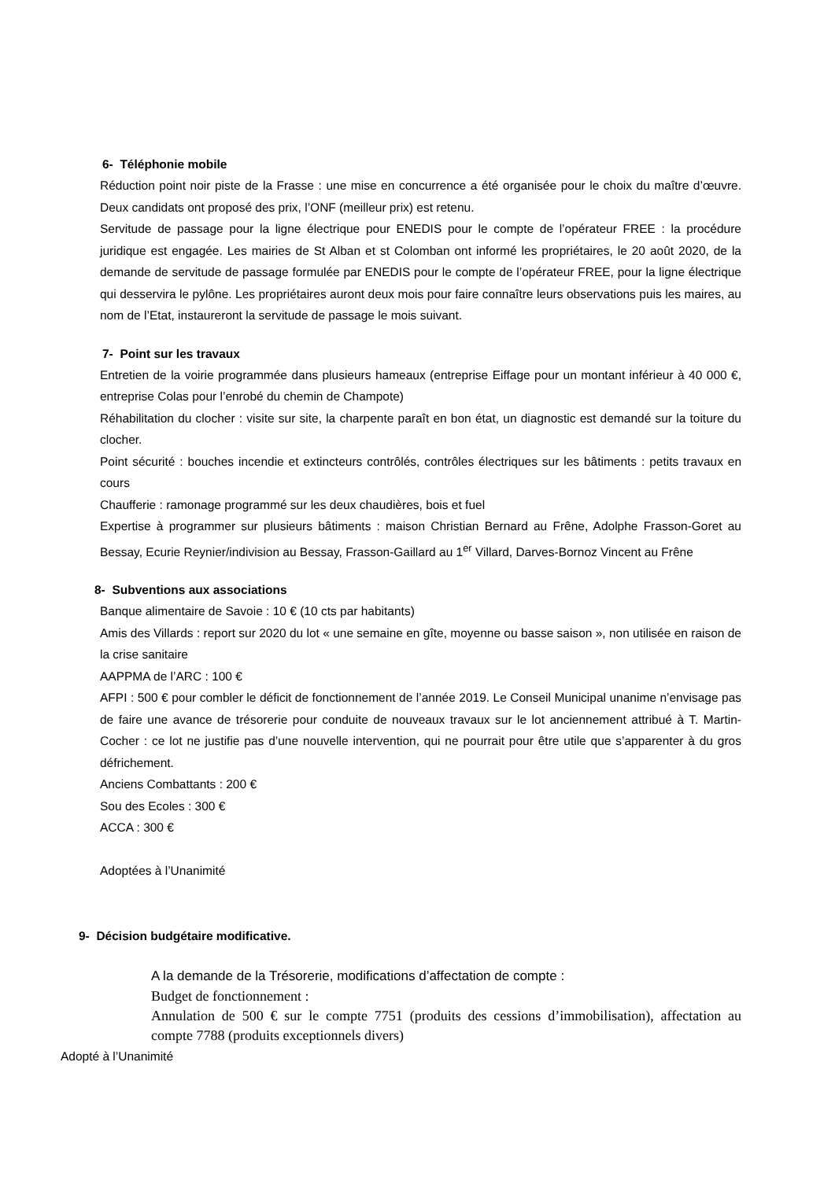6- Téléphonie mobile
Réduction point noir piste de la Frasse : une mise en concurrence a été organisée pour le choix du maître d’œuvre. Deux candidats ont proposé des prix, l’ONF (meilleur prix) est retenu.
Servitude de passage pour la ligne électrique pour ENEDIS pour le compte de l’opérateur FREE : la procédure juridique est engagée. Les mairies de St Alban et st Colomban ont informé les propriétaires, le 20 août 2020, de la demande de servitude de passage formulée par ENEDIS pour le compte de l’opérateur FREE, pour la ligne électrique qui desservira le pylône. Les propriétaires auront deux mois pour faire connaître leurs observations puis les maires, au nom de l’Etat, instaureront la servitude de passage le mois suivant.
7- Point sur les travaux
Entretien de la voirie programmée dans plusieurs hameaux (entreprise Eiffage pour un montant inférieur à 40 000 €, entreprise Colas pour l’enrobé du chemin de Champote)
Réhabilitation du clocher : visite sur site, la charpente paraît en bon état, un diagnostic est demandé sur la toiture du clocher.
Point sécurité : bouches incendie et extincteurs contrôlés, contrôles électriques sur les bâtiments : petits travaux en cours
Chaufferie : ramonage programmé sur les deux chaudières, bois et fuel
Expertise à programmer sur plusieurs bâtiments : maison Christian Bernard au Frêne, Adolphe Frasson-Goret au Bessay, Ecurie Reynier/indivision au Bessay, Frasson-Gaillard au 1<sup>er</sup> Villard, Darves-Bornoz Vincent au Frêne
8- Subventions aux associations
Banque alimentaire de Savoie : 10 € (10 cts par habitants)
Amis des Villards : report sur 2020 du lot « une semaine en gîte, moyenne ou basse saison », non utilisée en raison de la crise sanitaire
AAPPMA de l’ARC : 100 €
AFPI : 500 € pour combler le déficit de fonctionnement de l’année 2019. Le Conseil Municipal unanime n’envisage pas de faire une avance de trésorerie pour conduite de nouveaux travaux sur le lot anciennement attribué à T. Martin-Cocher : ce lot ne justifie pas d’une nouvelle intervention, qui ne pourrait pour être utile que s’apparenter à du gros défrichement.
Anciens Combattants : 200 €
Sou des Ecoles : 300 €
ACCA : 300 €
Adoptées à l’Unanimité
9- Décision budgétaire modificative.
A la demande de la Trésorerie, modifications d’affectation de compte :
Budget de fonctionnement :
Annulation de 500 € sur le compte 7751 (produits des cessions d’immobilisation), affectation au compte 7788 (produits exceptionnels divers)
Adopté à l’Unanimité